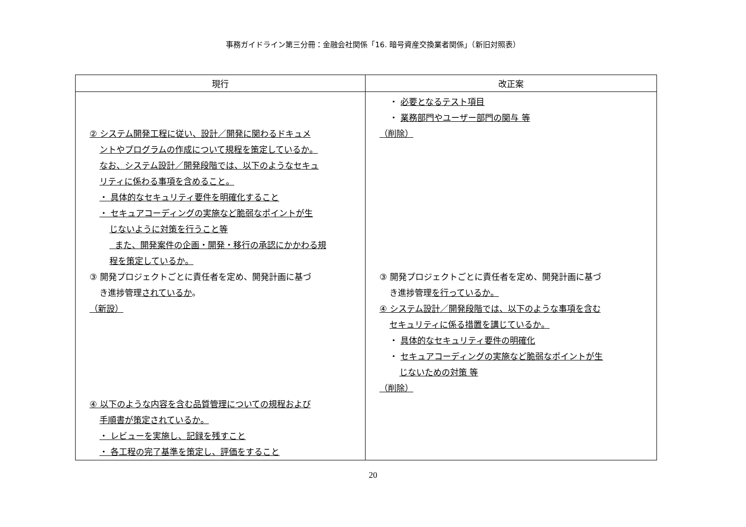事務ガイドライン第三分冊：金融会社関係「16. 暗号資産交換業者関係」（新旧対照表）
| 現行 | 改正案 |
| --- | --- |
| ② システム開発工程に従い、設計／開発に関わるドキュメ ントやプログラムの作成について規程を策定しているか。 なお、システム設計／開発段階では、以下のようなセキュ リティに係わる事項を含めること。 ・ 具体的なセキュリティ要件を明確化すること ・ セキュアコーディングの実施など脆弱なポイントが生 じないように対策を行うこと等 また、開発案件の企画・開発・移行の承認にかかわる規 程を策定しているか。 ③ 開発プロジェクトごとに責任者を定め、開発計画に基づ き進捗管理 されているか 。 （新設） ④ 以下のような内容を含む品質管理についての規程および 手順書が策定されているか。 ・ レビューを実施し、記録を残すこと ・ 各工程の完了基準を策定し、評価をすること | ・ 必要となるテスト項目 ・ 業務部門やユーザー部門の関与 等 （削除） ③ 開発プロジェクトごとに責任者を定め、開発計画に基づ き進捗管理 を行っているか。 ④ システム設計／開発段階では、以下のような事項を含む セキュリティに係る措置を講じているか。 ・ 具体的なセキュリティ要件の明確化 ・ セキュアコーディングの実施など脆弱なポイントが生 じないための対策 等 （削除） |
20